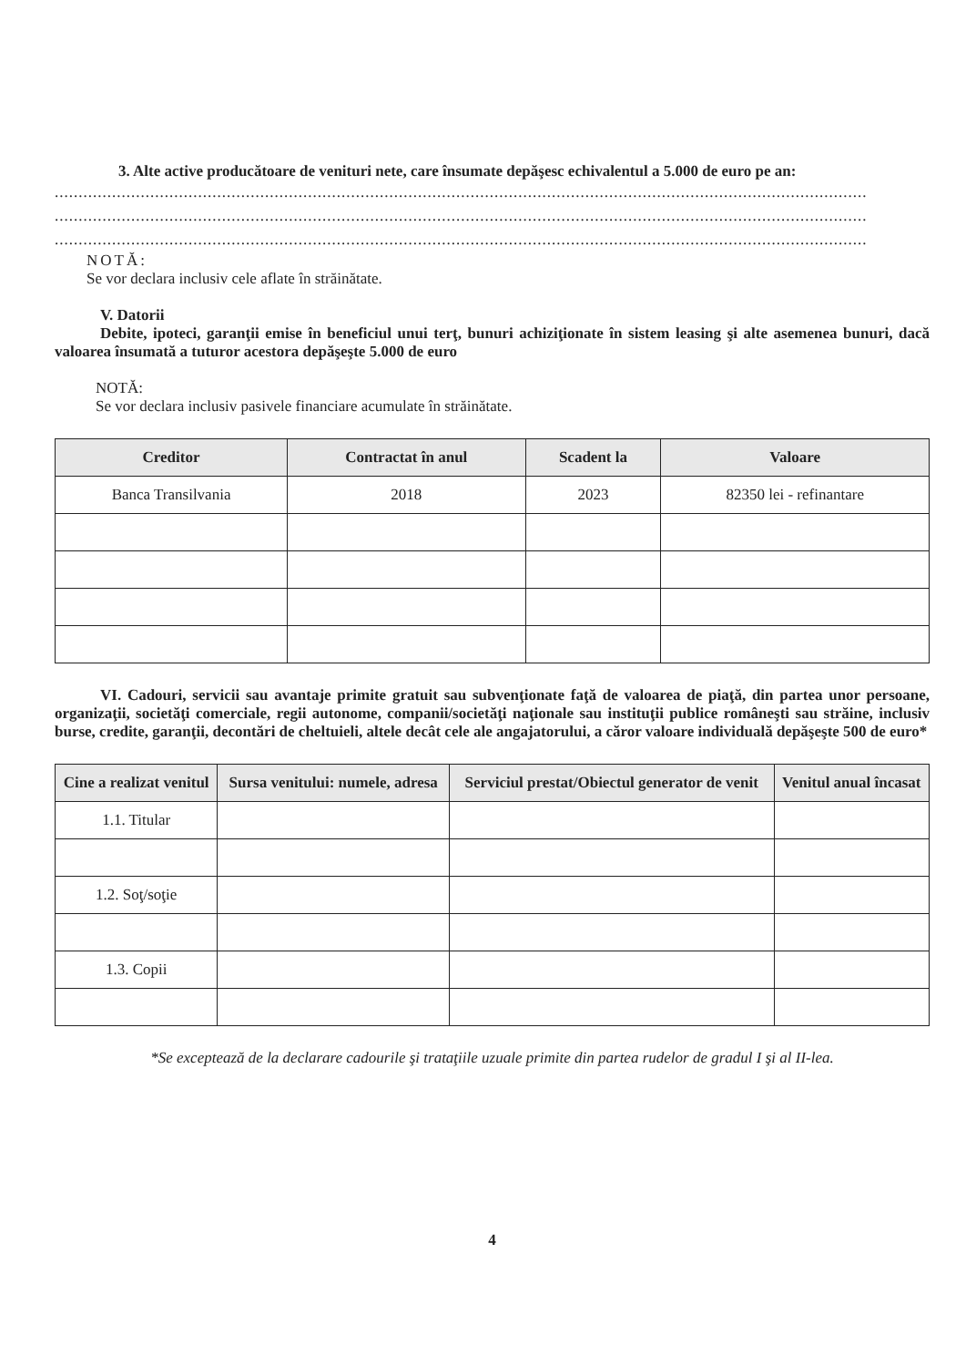3. Alte active producătoare de venituri nete, care însumate depăşesc echivalentul a 5.000 de euro pe an:
..........................................................................................................................................................................
..........................................................................................................................................................................
..........................................................................................................................................................................
NOTĂ:
Se vor declara inclusiv cele aflate în străinătate.
V. Datorii
Debite, ipoteci, garanţii emise în beneficiul unui terţ, bunuri achiziţionate în sistem leasing şi alte asemenea bunuri, dacă valoarea însumată a tuturor acestora depăşeşte 5.000 de euro
NOTĂ:
Se vor declara inclusiv pasivele financiare acumulate în străinătate.
| Creditor | Contractat în anul | Scadent la | Valoare |
| --- | --- | --- | --- |
| Banca Transilvania | 2018 | 2023 | 82350 lei - refinantare |
VI. Cadouri, servicii sau avantaje primite gratuit sau subvenţionate faţă de valoarea de piaţă, din partea unor persoane, organizaţii, societăţi comerciale, regii autonome, companii/societăţi naţionale sau instituţii publice româneşti sau străine, inclusiv burse, credite, garanţii, decontări de cheltuieli, altele decât cele ale angajatorului, a căror valoare individuală depăşeşte 500 de euro*
| Cine a realizat venitul | Sursa venitului: numele, adresa | Serviciul prestat/Obiectul generator de venit | Venitul anual încasat |
| --- | --- | --- | --- |
| 1.1. Titular | | | |
| 1.2. Soţ/soţie | | | |
| 1.3. Copii | | | |
*Se exceptează de la declarare cadourile şi trataţiile uzuale primite din partea rudelor de gradul I şi al II-lea.
4